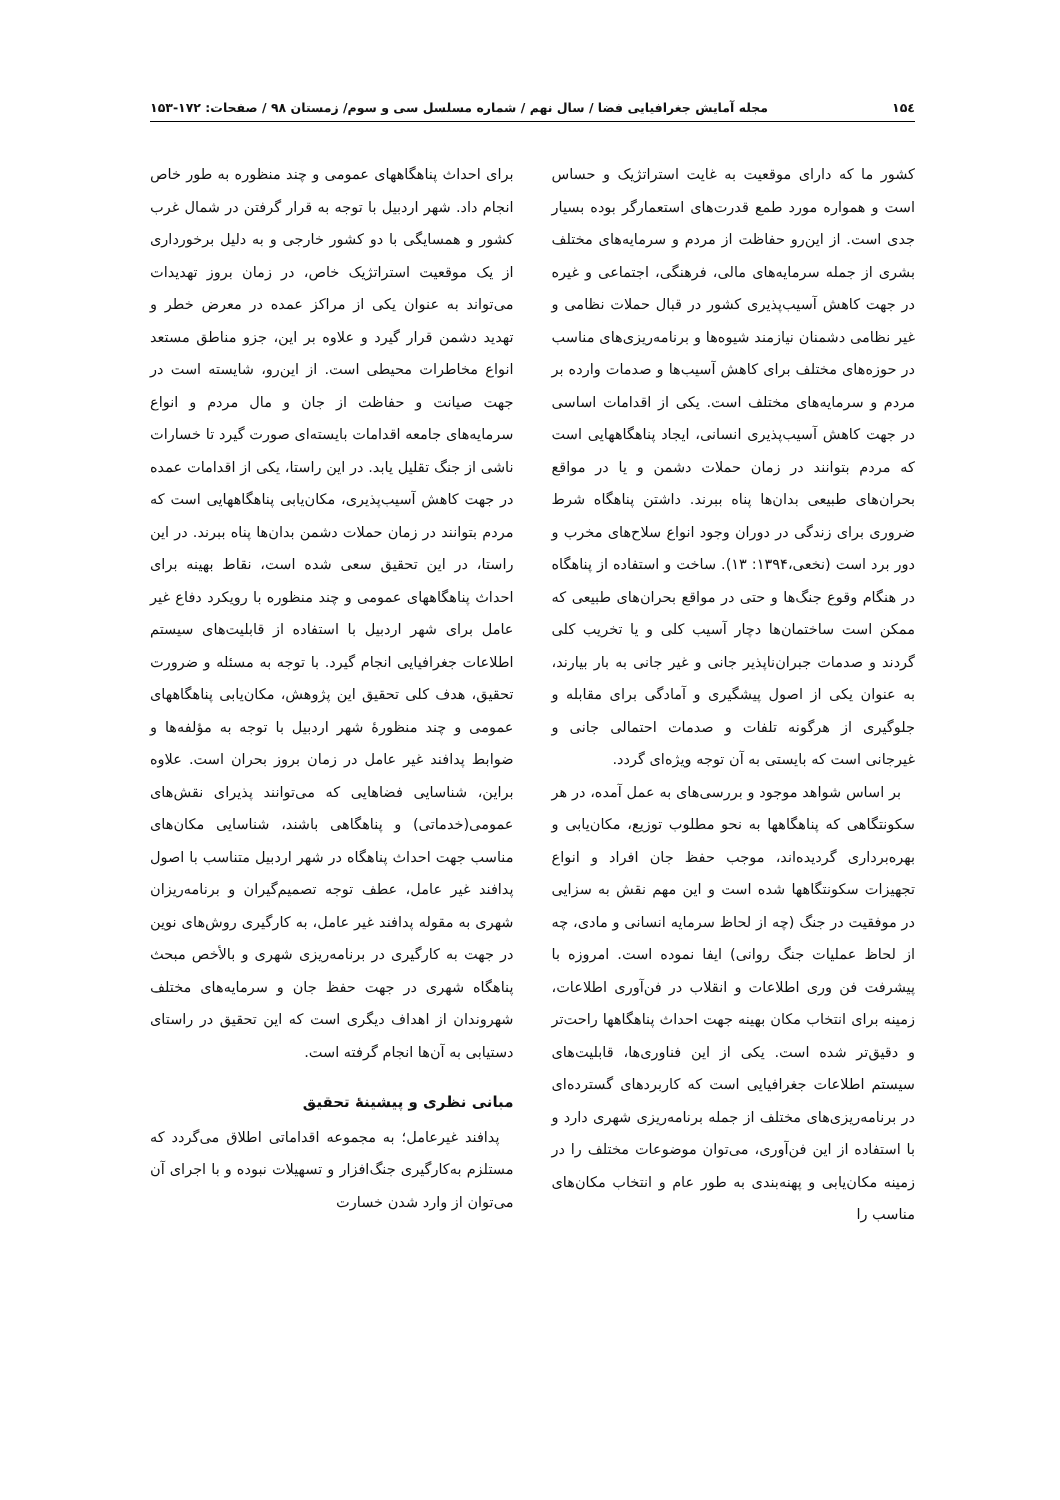۱۵٤ مجله آمایش جغرافیایی فضا / سال نهم / شماره مسلسل سی و سوم/ زمستان ۹۸ / صفحات: ۱۷۲-۱۵۳
کشور ما که دارای موقعیت به غایت استراتژیک و حساس است و همواره مورد طمع قدرت‌های استعمارگر بوده بسیار جدی است. از این‌رو حفاظت از مردم و سرمایه‌های مختلف بشری از جمله سرمایه‌های مالی، فرهنگی، اجتماعی و غیره در جهت کاهش آسیب‌پذیری کشور در قبال حملات نظامی و غیر نظامی دشمنان نیازمند شیوه‌ها و برنامه‌ریزی‌های مناسب در حوزه‌های مختلف برای کاهش آسیب‌ها و صدمات وارده بر مردم و سرمایه‌های مختلف است. یکی از اقدامات اساسی در جهت کاهش آسیب‌پذیری انسانی، ایجاد پناهگاههایی است که مردم بتوانند در زمان حملات دشمن و یا در مواقع بحران‌های طبیعی بدان‌ها پناه ببرند. داشتن پناهگاه شرط ضروری برای زندگی در دوران وجود انواع سلاح‌های مخرب و دور برد است (نخعی،۱۳۹۴: ۱۳). ساخت و استفاده از پناهگاه در هنگام وقوع جنگ‌ها و حتی در مواقع بحران‌های طبیعی که ممکن است ساختمان‌ها دچار آسیب کلی و یا تخریب کلی گردند و صدمات جبران‌ناپذیر جانی و غیر جانی به بار بیارند، به عنوان یکی از اصول پیشگیری و آمادگی برای مقابله و جلوگیری از هرگونه تلفات و صدمات احتمالی جانی و غیرجانی است که بایستی به آن توجه ویژه‌ای گردد.
بر اساس شواهد موجود و بررسی‌های به عمل آمده، در هر سکونتگاهی که پناهگاهها به نحو مطلوب توزیع، مکان‌یابی و بهره‌برداری گردیده‌اند، موجب حفظ جان افراد و انواع تجهیزات سکونتگاهها شده است و این مهم نقش به سزایی در موفقیت در جنگ (چه از لحاظ سرمایه انسانی و مادی، چه از لحاظ عملیات جنگ روانی) ایفا نموده است. امروزه با پیشرفت فن وری اطلاعات و انقلاب در فن‌آوری اطلاعات، زمینه برای انتخاب مکان بهینه جهت احداث پناهگاهها راحت‌تر و دقیق‌تر شده است. یکی از این فناوری‌ها، قابلیت‌های سیستم اطلاعات جغرافیایی است که کاربردهای گسترده‌ای در برنامه‌ریزی‌های مختلف از جمله برنامه‌ریزی شهری دارد و با استفاده از این فن‌آوری، می‌توان موضوعات مختلف را در زمینه مکان‌یابی و پهنه‌بندی به طور عام و انتخاب مکان‌های مناسب را
برای احداث پناهگاههای عمومی و چند منظوره به طور خاص انجام داد. شهر اردبیل با توجه به قرار گرفتن در شمال غرب کشور و همسایگی با دو کشور خارجی و به دلیل برخورداری از یک موقعیت استراتژیک خاص، در زمان بروز تهدیدات می‌تواند به عنوان یکی از مراکز عمده در معرض خطر و تهدید دشمن قرار گیرد و علاوه بر این، جزو مناطق مستعد انواع مخاطرات محیطی است. از این‌رو، شایسته است در جهت صیانت و حفاظت از جان و مال مردم و انواع سرمایه‌های جامعه اقدامات بایسته‌ای صورت گیرد تا خسارات ناشی از جنگ تقلیل یابد. در این راستا، یکی از اقدامات عمده در جهت کاهش آسیب‌پذیری، مکان‌یابی پناهگاههایی است که مردم بتوانند در زمان حملات دشمن بدان‌ها پناه ببرند. در این راستا، در این تحقیق سعی شده است، نقاط بهینه برای احداث پناهگاههای عمومی و چند منظوره با رویکرد دفاع غیر عامل برای شهر اردبیل با استفاده از قابلیت‌های سیستم اطلاعات جغرافیایی انجام گیرد. با توجه به مسئله و ضرورت تحقیق، هدف کلی تحقیق این پژوهش، مکان‌یابی پناهگاههای عمومی و چند منظورهٔ شهر اردبیل با توجه به مؤلفه‌ها و ضوابط پدافند غیر عامل در زمان بروز بحران است. علاوه براین، شناسایی فضاهایی که می‌توانند پذیرای نقش‌های عمومی(خدماتی) و پناهگاهی باشند، شناسایی مکان‌های مناسب جهت احداث پناهگاه در شهر اردبیل متناسب با اصول پدافند غیر عامل، عطف توجه تصمیم‌گیران و برنامه‌ریزان شهری به مقوله پدافند غیر عامل، به کارگیری روش‌های نوین در جهت به کارگیری در برنامه‌ریزی شهری و بالأخص مبحث پناهگاه شهری در جهت حفظ جان و سرمایه‌های مختلف شهروندان از اهداف دیگری است که این تحقیق در راستای دستیابی به آن‌ها انجام گرفته است.
مبانی نظری و پیشینهٔ تحقیق
پدافند غیرعامل؛ به مجموعه اقداماتی اطلاق می‌گردد که مستلزم به‌کارگیری جنگ‌افزار و تسهیلات نبوده و با اجرای آن می‌توان از وارد شدن خسارت